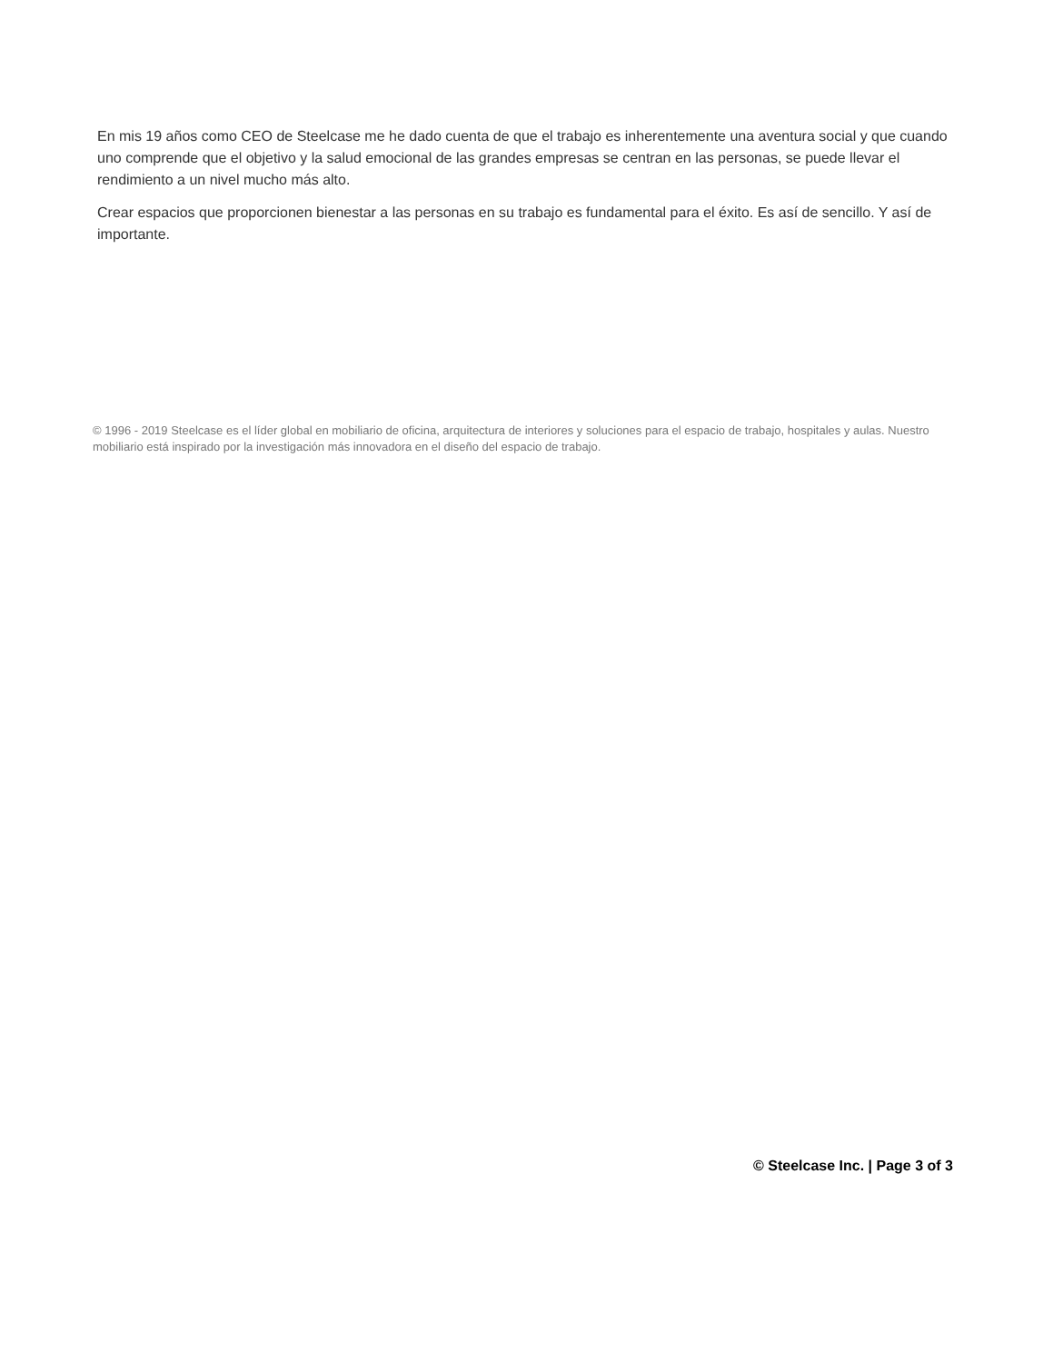En mis 19 años como CEO de Steelcase me he dado cuenta de que el trabajo es inherentemente una aventura social y que cuando uno comprende que el objetivo y la salud emocional de las grandes empresas se centran en las personas, se puede llevar el rendimiento a un nivel mucho más alto.
Crear espacios que proporcionen bienestar a las personas en su trabajo es fundamental para el éxito. Es así de sencillo. Y así de importante.
© 1996 - 2019 Steelcase es el líder global en mobiliario de oficina, arquitectura de interiores y soluciones para el espacio de trabajo, hospitales y aulas. Nuestro mobiliario está inspirado por la investigación más innovadora en el diseño del espacio de trabajo.
© Steelcase Inc. | Page 3 of 3